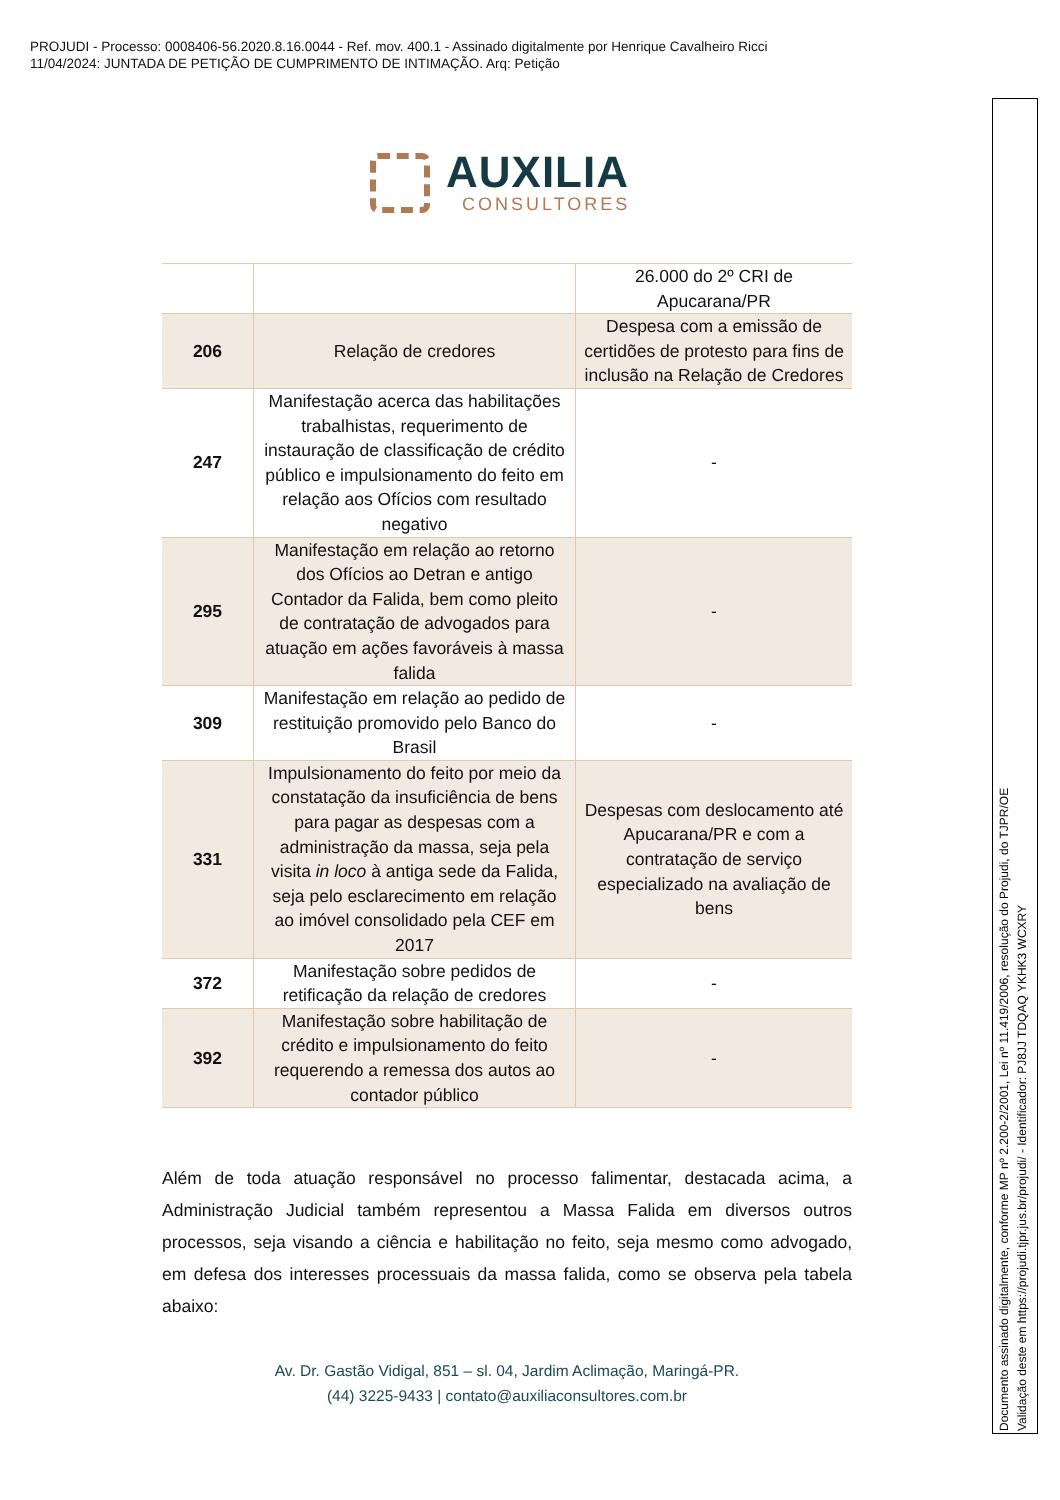PROJUDI - Processo: 0008406-56.2020.8.16.0044 - Ref. mov. 400.1 - Assinado digitalmente por Henrique Cavalheiro Ricci
11/04/2024: JUNTADA DE PETIÇÃO DE CUMPRIMENTO DE INTIMAÇÃO. Arq: Petição
AUXILIA
CONSULTORES
| | | 26.000 do 2º CRI de Apucarana/PR |
| 206 | Relação de credores | Despesa com a emissão de certidões de protesto para fins de inclusão na Relação de Credores |
| 247 | Manifestação acerca das habilitações trabalhistas, requerimento de instauração de classificação de crédito público e impulsionamento do feito em relação aos Ofícios com resultado negativo | - |
| 295 | Manifestação em relação ao retorno dos Ofícios ao Detran e antigo Contador da Falida, bem como pleito de contratação de advogados para atuação em ações favoráveis à massa falida | - |
| 309 | Manifestação em relação ao pedido de restituição promovido pelo Banco do Brasil | - |
| 331 | Impulsionamento do feito por meio da constatação da insuficiência de bens para pagar as despesas com a administração da massa, seja pela visita in loco à antiga sede da Falida, seja pelo esclarecimento em relação ao imóvel consolidado pela CEF em 2017 | Despesas com deslocamento até Apucarana/PR e com a contratação de serviço especializado na avaliação de bens |
| 372 | Manifestação sobre pedidos de retificação da relação de credores | - |
| 392 | Manifestação sobre habilitação de crédito e impulsionamento do feito requerendo a remessa dos autos ao contador público | - |
Além de toda atuação responsável no processo falimentar, destacada acima, a Administração Judicial também representou a Massa Falida em diversos outros processos, seja visando a ciência e habilitação no feito, seja mesmo como advogado, em defesa dos interesses processuais da massa falida, como se observa pela tabela abaixo:
Av. Dr. Gastão Vidigal, 851 – sl. 04, Jardim Aclimação, Maringá-PR.
(44) 3225-9433 | contato@auxiliaconsultores.com.br
Documento assinado digitalmente, conforme MP nº 2.200-2/2001, Lei nº 11.419/2006, resolução do Projudi, do TJPR/OE
Validação deste em https://projudi.tjpr.jus.br/projudi/ - Identificador: PJ8JJ TDQAQ YKHK3 WCXRY